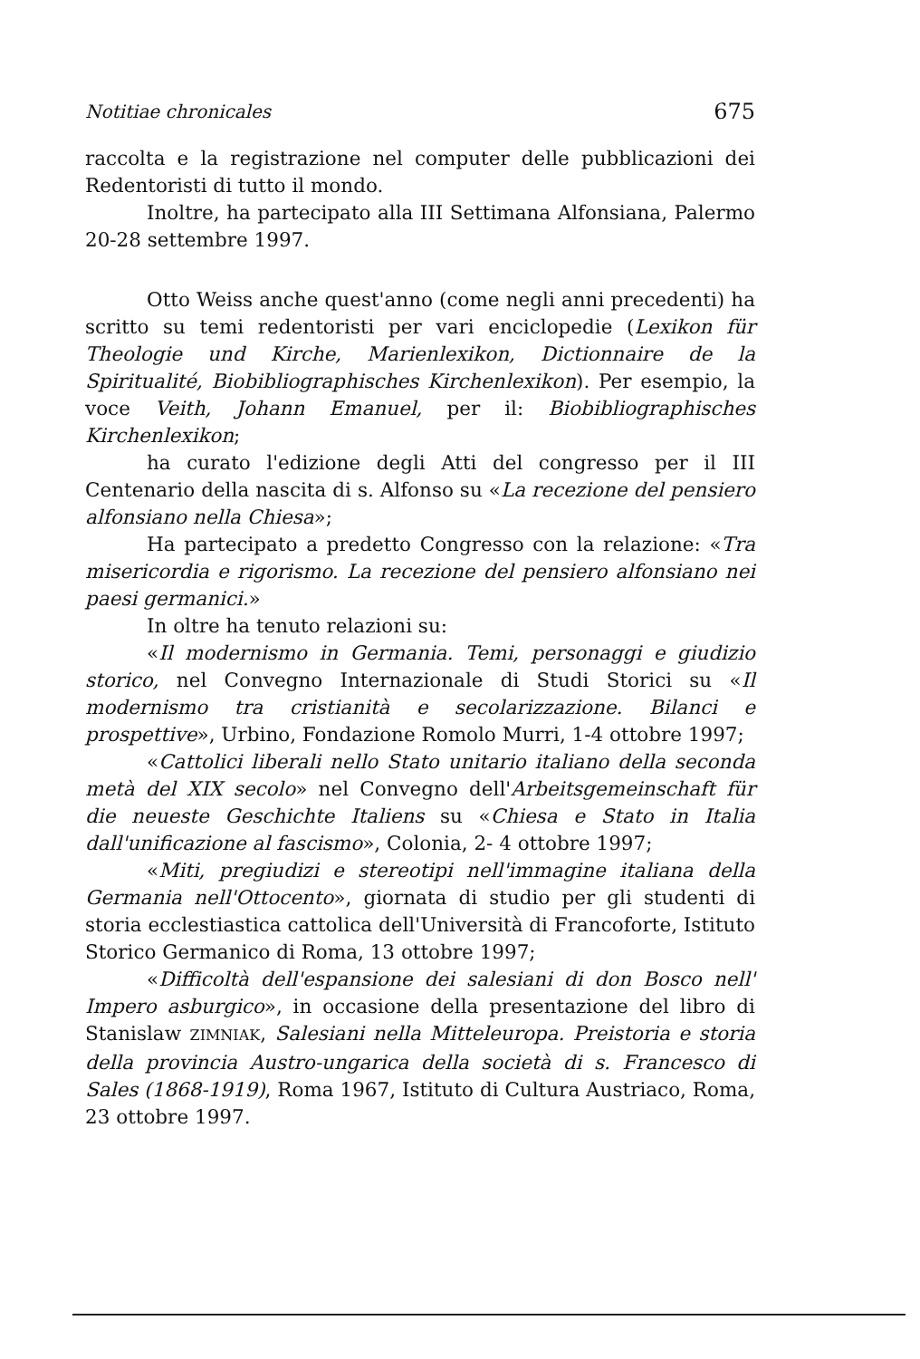Notitiae chronicales 675
raccolta e la registrazione nel computer delle pubblicazioni dei Redentoristi di tutto il mondo.
Inoltre, ha partecipato alla III Settimana Alfonsiana, Palermo 20-28 settembre 1997.
Otto Weiss anche quest'anno (come negli anni precedenti) ha scritto su temi redentoristi per vari enciclopedie (Lexikon für Theologie und Kirche, Marienlexikon, Dictionnaire de la Spiritualité, Biobibliographisches Kirchenlexikon). Per esempio, la voce Veith, Johann Emanuel, per il: Biobibliographisches Kirchenlexikon;
ha curato l'edizione degli Atti del congresso per il III Centenario della nascita di s. Alfonso su «La recezione del pensiero alfonsiano nella Chiesa»;
Ha partecipato a predetto Congresso con la relazione: «Tra misericordia e rigorismo. La recezione del pensiero alfonsiano nei paesi germanici.»
In oltre ha tenuto relazioni su:
«Il modernismo in Germania. Temi, personaggi e giudizio storico, nel Convegno Internazionale di Studi Storici su «Il modernismo tra cristianità e secolarizzazione. Bilanci e prospettive», Urbino, Fondazione Romolo Murri, 1-4 ottobre 1997;
«Cattolici liberali nello Stato unitario italiano della seconda metà del XIX secolo» nel Convegno dell'Arbeitsgemeinschaft für die neueste Geschichte Italiens su «Chiesa e Stato in Italia dall'unificazione al fascismo», Colonia, 2- 4 ottobre 1997;
«Miti, pregiudizi e stereotipi nell'immagine italiana della Germania nell'Ottocento», giornata di studio per gli studenti di storia ecclestiastica cattolica dell'Università di Francoforte, Istituto Storico Germanico di Roma, 13 ottobre 1997;
«Difficoltà dell'espansione dei salesiani di don Bosco nell' Impero asburgico», in occasione della presentazione del libro di Stanislaw ZIMNIAK, Salesiani nella Mitteleuropa. Preistoria e storia della provincia Austro-ungarica della società di s. Francesco di Sales (1868-1919), Roma 1967, Istituto di Cultura Austriaco, Roma, 23 ottobre 1997.